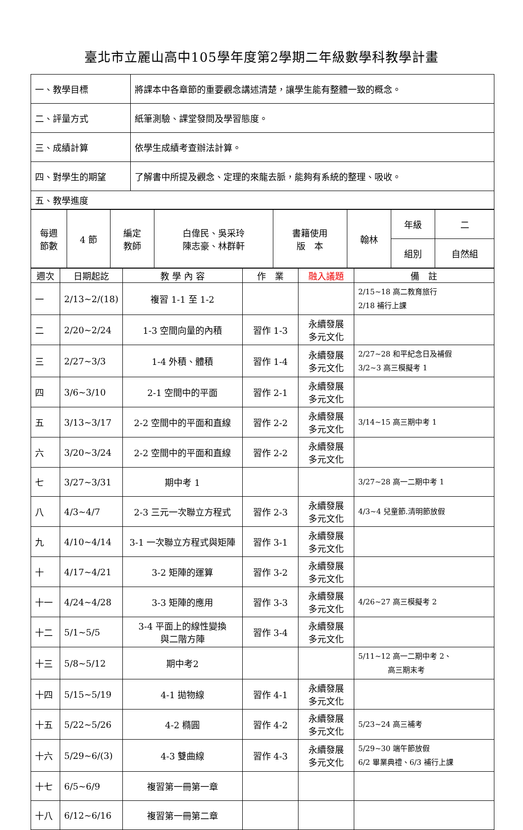臺北市立麗山高中105學年度第2學期二年級數學科教學計畫
| 一、教學目標 | 將課本中各章節的重要觀念講述清楚，讓學生能有整體一致的概念。 |
| 二、評量方式 | 紙筆測驗、課堂發問及學習態度。 |
| 三、成績計算 | 依學生成績考查辦法計算。 |
| 四、對學生的期望 | 了解書中所提及觀念、定理的來龍去脈，能夠有系統的整理、吸收。 |
| 五、教學進度 | |
| 每週 節數 | 4 節 | 編定 教師 | 白偉民、吳采玲 陳志豪、林群軒 | 書籍使用 版 本 | 翰林 | 年級 | 二 |
| | | | | | | 組別 | 自然組 |
| 週次 | 日期起訖 | 教 學 內 容 | 作 業 | 融入議題 | 備 註 |
| --- | --- | --- | --- | --- | --- |
| 一 | 2/13~2/(18) | 複習 1-1 至 1-2 | | | 2/15~18 高二教育旅行 2/18 補行上課 |
| 二 | 2/20~2/24 | 1-3 空間向量的內積 | 習作 1-3 | 永續發展 多元文化 | |
| 三 | 2/27~3/3 | 1-4 外積、體積 | 習作 1-4 | 永續發展 多元文化 | 2/27~28 和平紀念日及補假 3/2~3 高三模擬考 1 |
| 四 | 3/6~3/10 | 2-1 空間中的平面 | 習作 2-1 | 永續發展 多元文化 | |
| 五 | 3/13~3/17 | 2-2 空間中的平面和直線 | 習作 2-2 | 永續發展 多元文化 | 3/14~15 高三期中考 1 |
| 六 | 3/20~3/24 | 2-2 空間中的平面和直線 | 習作 2-2 | 永續發展 多元文化 | |
| 七 | 3/27~3/31 | 期中考 1 | | | 3/27~28 高一二期中考 1 |
| 八 | 4/3~4/7 | 2-3 三元一次聯立方程式 | 習作 2-3 | 永續發展 多元文化 | 4/3~4 兒童節.清明節放假 |
| 九 | 4/10~4/14 | 3-1 一次聯立方程式與矩陣 | 習作 3-1 | 永續發展 多元文化 | |
| 十 | 4/17~4/21 | 3-2 矩陣的運算 | 習作 3-2 | 永續發展 多元文化 | |
| 十一 | 4/24~4/28 | 3-3 矩陣的應用 | 習作 3-3 | 永續發展 多元文化 | 4/26~27 高三模擬考 2 |
| 十二 | 5/1~5/5 | 3-4 平面上的線性變換 與二階方陣 | 習作 3-4 | 永續發展 多元文化 | |
| 十三 | 5/8~5/12 | 期中考2 | | | 5/11~12 高一二期中考 2、 高三期末考 |
| 十四 | 5/15~5/19 | 4-1 拋物線 | 習作 4-1 | 永續發展 多元文化 | |
| 十五 | 5/22~5/26 | 4-2 橢圓 | 習作 4-2 | 永續發展 多元文化 | 5/23~24 高三補考 |
| 十六 | 5/29~6/(3) | 4-3 雙曲線 | 習作 4-3 | 永續發展 多元文化 | 5/29~30 端午節放假 6/2 畢業典禮、6/3 補行上課 |
| 十七 | 6/5~6/9 | 複習第一冊第一章 | | | |
| 十八 | 6/12~6/16 | 複習第一冊第二章 | | | |